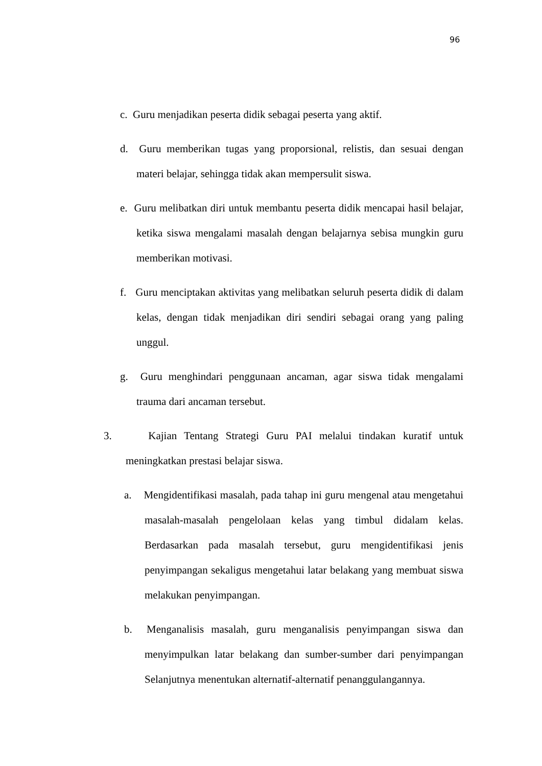96
c. Guru menjadikan peserta didik sebagai peserta yang aktif.
d. Guru memberikan tugas yang proporsional, relistis, dan sesuai dengan materi belajar, sehingga tidak akan mempersulit siswa.
e. Guru melibatkan diri untuk membantu peserta didik mencapai hasil belajar, ketika siswa mengalami masalah dengan belajarnya sebisa mungkin guru memberikan motivasi.
f. Guru menciptakan aktivitas yang melibatkan seluruh peserta didik di dalam kelas, dengan tidak menjadikan diri sendiri sebagai orang yang paling unggul.
g. Guru menghindari penggunaan ancaman, agar siswa tidak mengalami trauma dari ancaman tersebut.
3. Kajian Tentang Strategi Guru PAI melalui tindakan kuratif untuk meningkatkan prestasi belajar siswa.
a. Mengidentifikasi masalah, pada tahap ini guru mengenal atau mengetahui masalah-masalah pengelolaan kelas yang timbul didalam kelas. Berdasarkan pada masalah tersebut, guru mengidentifikasi jenis penyimpangan sekaligus mengetahui latar belakang yang membuat siswa melakukan penyimpangan.
b. Menganalisis masalah, guru menganalisis penyimpangan siswa dan menyimpulkan latar belakang dan sumber-sumber dari penyimpangan Selanjutnya menentukan alternatif-alternatif penanggulangannya.